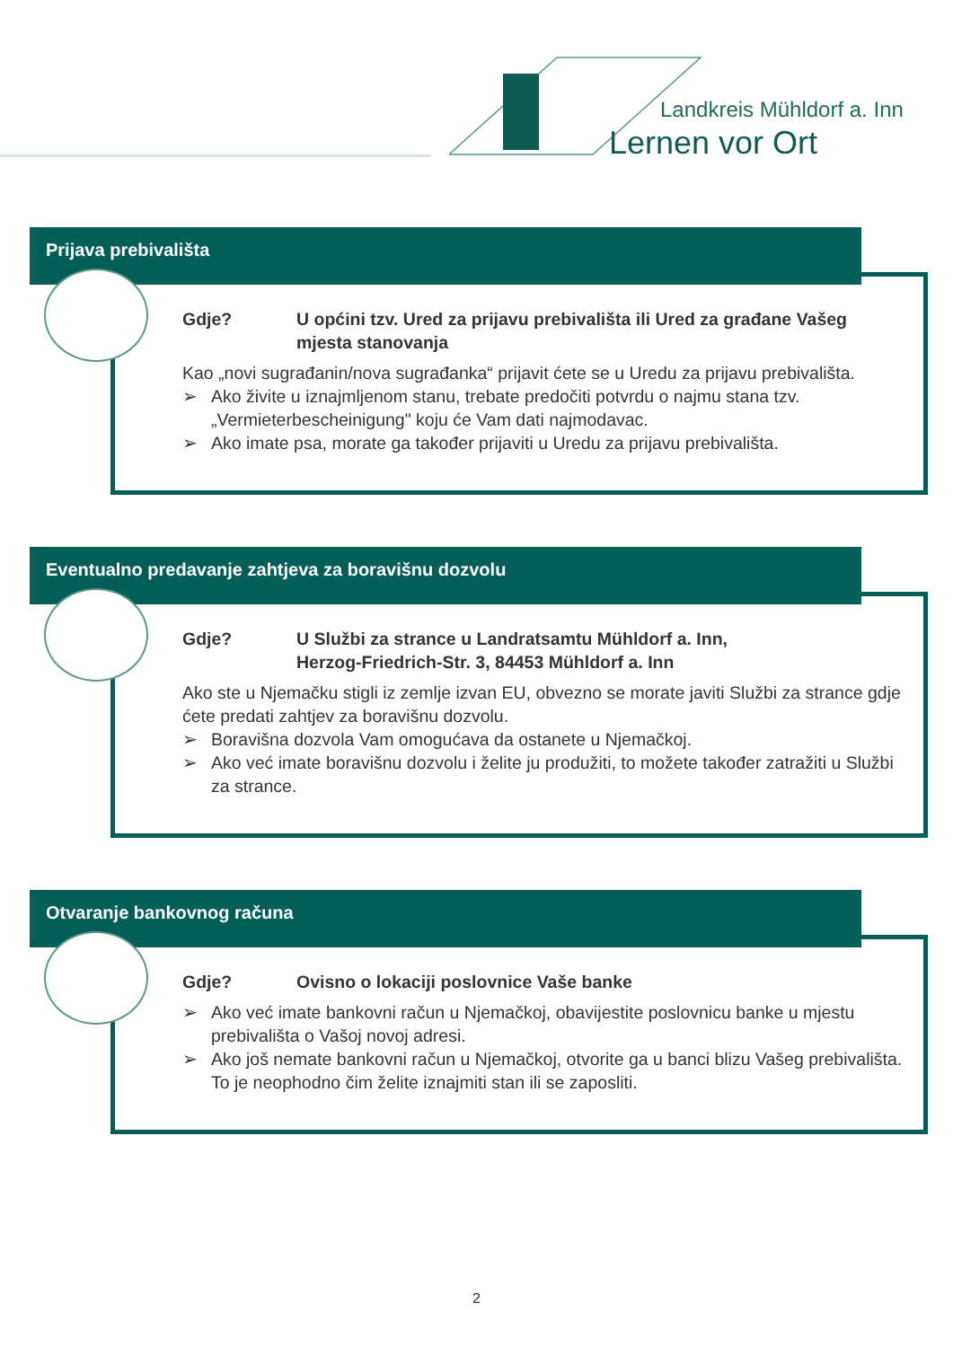Landkreis Mühldorf a. Inn
Lernen vor Ort
Prijava prebivališta
Gdje? U općini tzv. Ured za prijavu prebivališta ili Ured za građane Vašeg mjesta stanovanja
Kao „novi sugrađanin/nova sugrađanka“ prijavit ćete se u Uredu za prijavu prebivališta.
➢ Ako živite u iznajmljenom stanu, trebate predočiti potvrdu o najmu stana tzv. „Vermieterbescheinigung" koju će Vam dati najmodavac.
➢ Ako imate psa, morate ga također prijaviti u Uredu za prijavu prebivališta.
Eventualno predavanje zahtjeva za boravišnu dozvolu
Gdje? U Službi za strance u Landratsamtu Mühldorf a. Inn,
Herzog-Friedrich-Str. 3, 84453 Mühldorf a. Inn
Ako ste u Njemačku stigli iz zemlje izvan EU, obvezno se morate javiti Službi za strance gdje ćete predati zahtjev za boravišnu dozvolu.
➢ Boravišna dozvola Vam omogućava da ostanete u Njemačkoj.
➢ Ako već imate boravišnu dozvolu i želite ju produžiti, to možete također zatražiti u Službi za strance.
Otvaranje bankovnog računa
Gdje? Ovisno o lokaciji poslovnice Vaše banke
➢ Ako već imate bankovni račun u Njemačkoj, obavijestite poslovnicu banke u mjestu prebivališta o Vašoj novoj adresi.
➢ Ako još nemate bankovni račun u Njemačkoj, otvorite ga u banci blizu Vašeg prebivališta. To je neophodno čim želite iznajmiti stan ili se zaposliti.
2